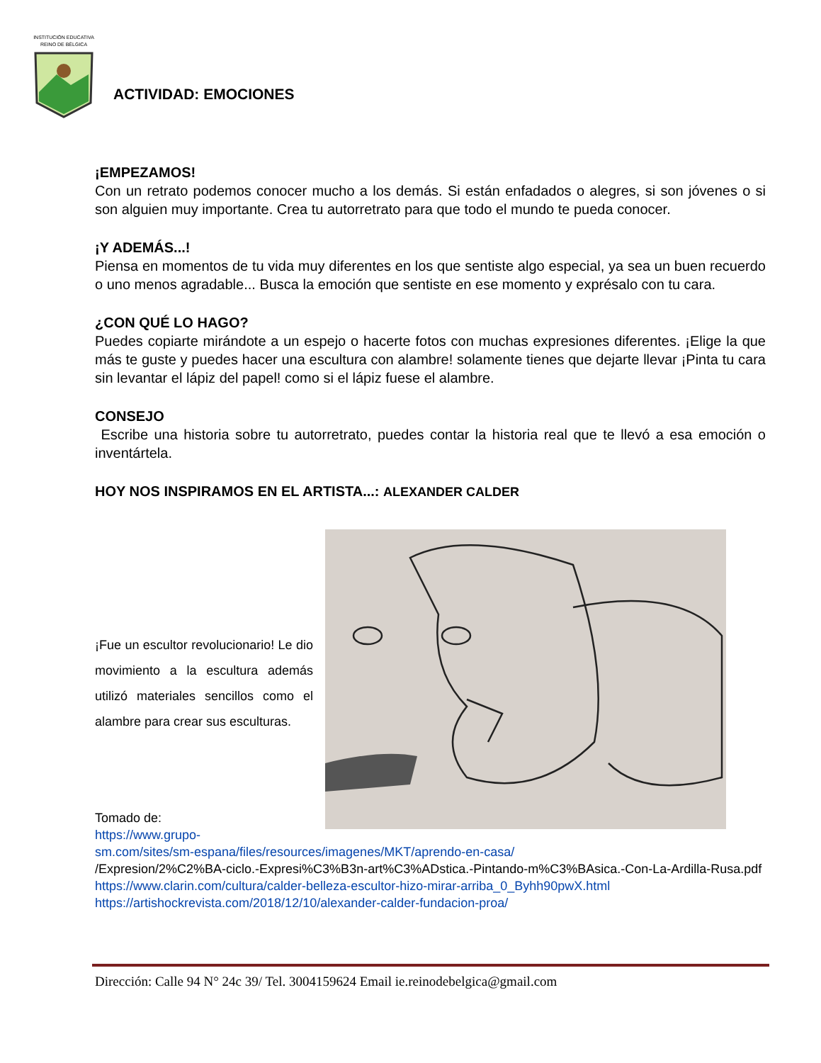INSTITUCIÓN EDUCATIVA
REINO DE BÉLGICA
ACTIVIDAD: EMOCIONES
¡EMPEZAMOS!
Con un retrato podemos conocer mucho a los demás. Si están enfadados o alegres, si son jóvenes o si son alguien muy importante. Crea tu autorretrato para que todo el mundo te pueda conocer.
¡Y ADEMÁS...!
Piensa en momentos de tu vida muy diferentes en los que sentiste algo especial, ya sea un buen recuerdo o uno menos agradable... Busca la emoción que sentiste en ese momento y exprésalo con tu cara.
¿CON QUÉ LO HAGO?
Puedes copiarte mirándote a un espejo o hacerte fotos con muchas expresiones diferentes. ¡Elige la que más te guste y puedes hacer una escultura con alambre! solamente tienes que dejarte llevar ¡Pinta tu cara sin levantar el lápiz del papel! como si el lápiz fuese el alambre.
CONSEJO
Escribe una historia sobre tu autorretrato, puedes contar la historia real que te llevó a esa emoción o inventártela.
HOY NOS INSPIRAMOS EN EL ARTISTA...: ALEXANDER CALDER
¡Fue un escultor revolucionario! Le dio movimiento a la escultura además utilizó materiales sencillos como el alambre para crear sus esculturas.
Tomado de:
https://www.grupo-
sm.com/sites/sm-espana/files/resources/imagenes/MKT/aprendo-en-casa/
/Expresion/2%C2%BA-ciclo.-Expresi%C3%B3n-art%C3%ADstica.-Pintando-m%C3%BAsica.-Con-La-Ardilla-Rusa.pdf
https://www.clarin.com/cultura/calder-belleza-escultor-hizo-mirar-arriba_0_Byhh90pwX.html
https://artishockrevista.com/2018/12/10/alexander-calder-fundacion-proa/
Dirección: Calle 94 N° 24c 39/ Tel. 3004159624 Email ie.reinodebelgica@gmail.com